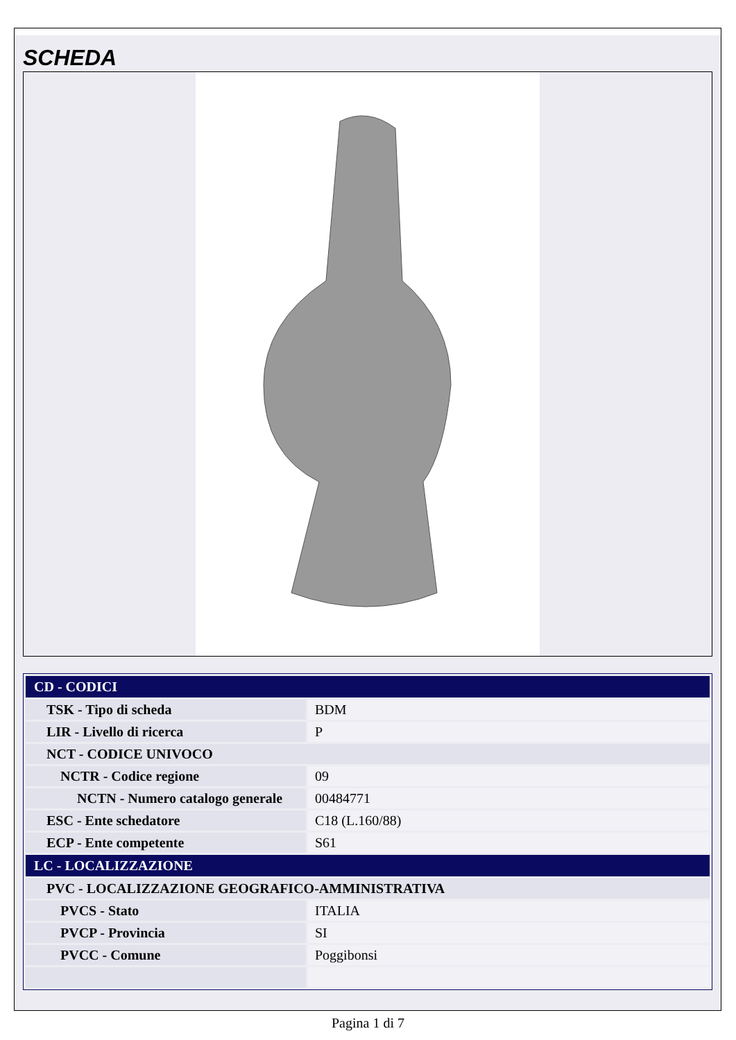SCHEDA
| CD - CODICI | |
| TSK - Tipo di scheda | BDM |
| LIR - Livello di ricerca | P |
| NCT - CODICE UNIVOCO | |
| NCTR - Codice regione | 09 |
| NCTN - Numero catalogo generale | 00484771 |
| ESC - Ente schedatore | C18 (L.160/88) |
| ECP - Ente competente | S61 |
| LC - LOCALIZZAZIONE | |
| PVC - LOCALIZZAZIONE GEOGRAFICO-AMMINISTRATIVA | |
| PVCS - Stato | ITALIA |
| PVCP - Provincia | SI |
| PVCC - Comune | Poggibonsi |
Pagina 1 di 7